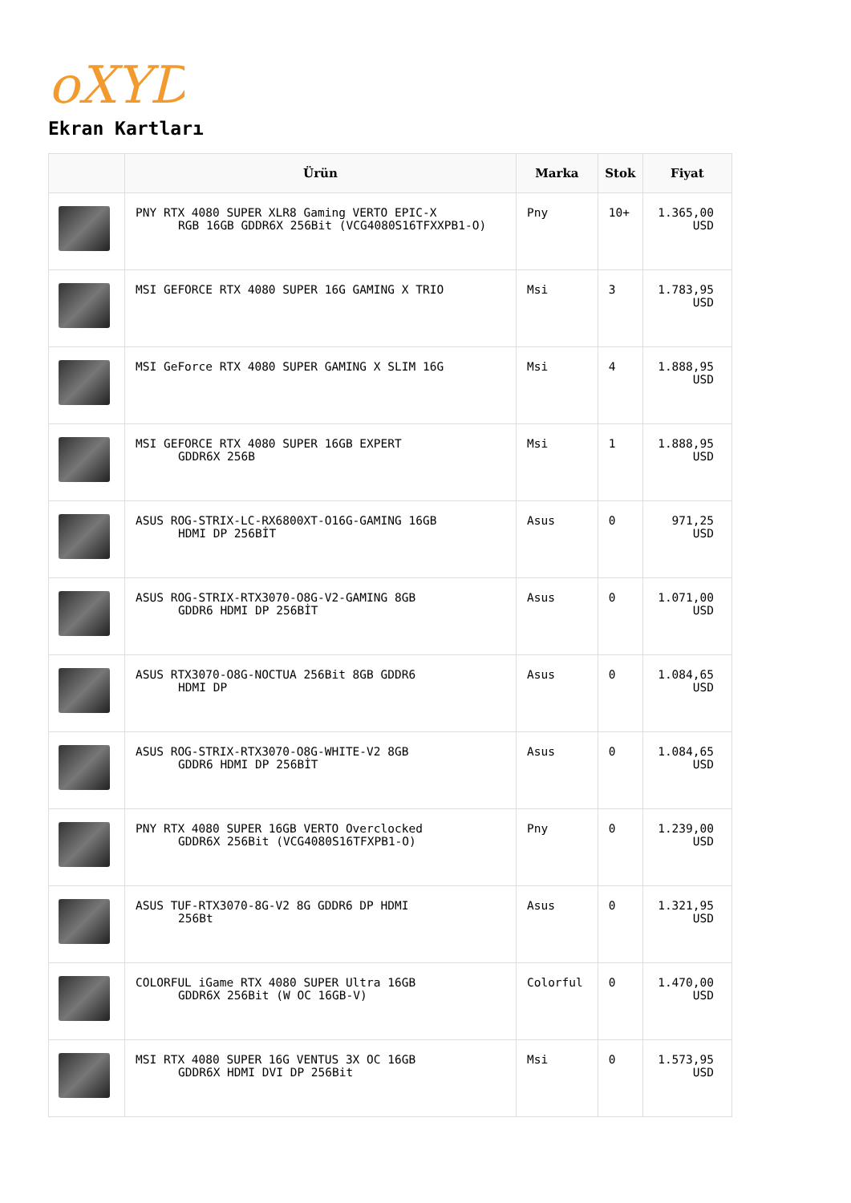oXYD
Ekran Kartları
| | Ürün | Marka | Stok | Fiyat |
| --- | --- | --- | --- | --- |
| | PNY RTX 4080 SUPER XLR8 Gaming VERTO EPIC-X RGB 16GB GDDR6X 256Bit (VCG4080S16TFXXPB1-O) | Pny | 10+ | 1.365,00 USD |
| | MSI GEFORCE RTX 4080 SUPER 16G GAMING X TRIO | Msi | 3 | 1.783,95 USD |
| | MSI GeForce RTX 4080 SUPER GAMING X SLIM 16G | Msi | 4 | 1.888,95 USD |
| | MSI GEFORCE RTX 4080 SUPER 16GB EXPERT GDDR6X 256B | Msi | 1 | 1.888,95 USD |
| | ASUS ROG-STRIX-LC-RX6800XT-O16G-GAMING 16GB HDMI DP 256BİT | Asus | 0 | 971,25 USD |
| | ASUS ROG-STRIX-RTX3070-O8G-V2-GAMING 8GB GDDR6 HDMI DP 256BİT | Asus | 0 | 1.071,00 USD |
| | ASUS RTX3070-O8G-NOCTUA 256Bit 8GB GDDR6 HDMI DP | Asus | 0 | 1.084,65 USD |
| | ASUS ROG-STRIX-RTX3070-O8G-WHITE-V2 8GB GDDR6 HDMI DP 256BİT | Asus | 0 | 1.084,65 USD |
| | PNY RTX 4080 SUPER 16GB VERTO Overclocked GDDR6X 256Bit (VCG4080S16TFXPB1-O) | Pny | 0 | 1.239,00 USD |
| | ASUS TUF-RTX3070-8G-V2 8G GDDR6 DP HDMI 256Bt | Asus | 0 | 1.321,95 USD |
| | COLORFUL iGame RTX 4080 SUPER Ultra 16GB GDDR6X 256Bit (W OC 16GB-V) | Colorful | 0 | 1.470,00 USD |
| | MSI RTX 4080 SUPER 16G VENTUS 3X OC 16GB GDDR6X HDMI DVI DP 256Bit | Msi | 0 | 1.573,95 USD |